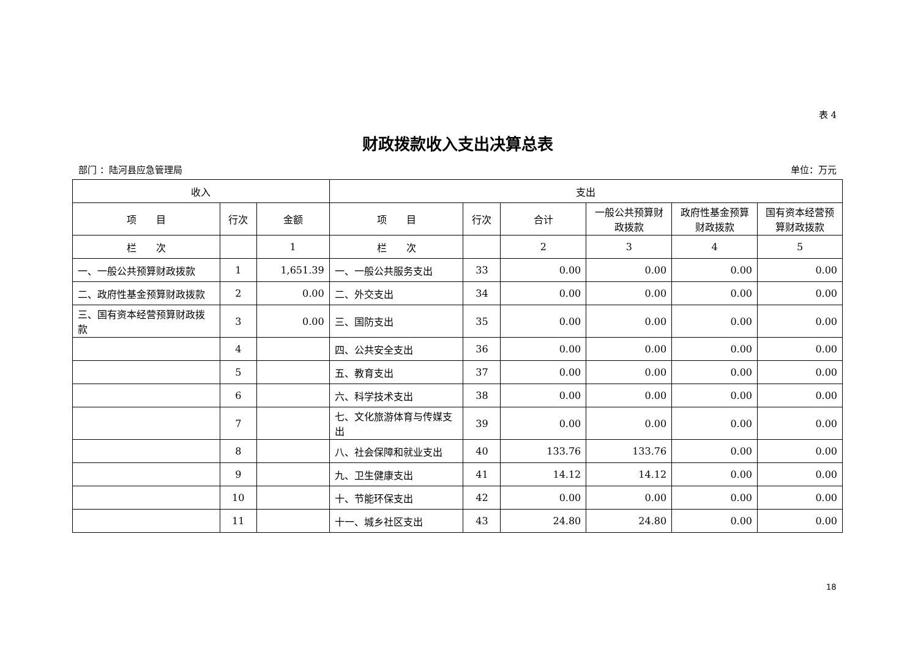表 4
财政拨款收入支出决算总表
部门 ：陆河县应急管理局 单位：万元
| 收入 | | | 支出 | | | | | |
| --- | --- | --- | --- | --- | --- | --- | --- | --- |
| 项 目 | 行次 | 金额 | 项 目 | 行次 | 合计 | 一般公共预算财政拨款 | 政府性基金预算财政拨款 | 国有资本经营预算财政拨款 |
| 栏 次 | | 1 | 栏 次 | | 2 | 3 | 4 | 5 |
| 一、一般公共预算财政拨款 | 1 | 1,651.39 | 一、一般公共服务支出 | 33 | 0.00 | 0.00 | 0.00 | 0.00 |
| 二、政府性基金预算财政拨款 | 2 | 0.00 | 二、外交支出 | 34 | 0.00 | 0.00 | 0.00 | 0.00 |
| 三、国有资本经营预算财政拨款 | 3 | 0.00 | 三、国防支出 | 35 | 0.00 | 0.00 | 0.00 | 0.00 |
| | 4 | | 四、公共安全支出 | 36 | 0.00 | 0.00 | 0.00 | 0.00 |
| | 5 | | 五、教育支出 | 37 | 0.00 | 0.00 | 0.00 | 0.00 |
| | 6 | | 六、科学技术支出 | 38 | 0.00 | 0.00 | 0.00 | 0.00 |
| | 7 | | 七、文化旅游体育与传媒支出 | 39 | 0.00 | 0.00 | 0.00 | 0.00 |
| | 8 | | 八、社会保障和就业支出 | 40 | 133.76 | 133.76 | 0.00 | 0.00 |
| | 9 | | 九、卫生健康支出 | 41 | 14.12 | 14.12 | 0.00 | 0.00 |
| | 10 | | 十、节能环保支出 | 42 | 0.00 | 0.00 | 0.00 | 0.00 |
| | 11 | | 十一、城乡社区支出 | 43 | 24.80 | 24.80 | 0.00 | 0.00 |
18